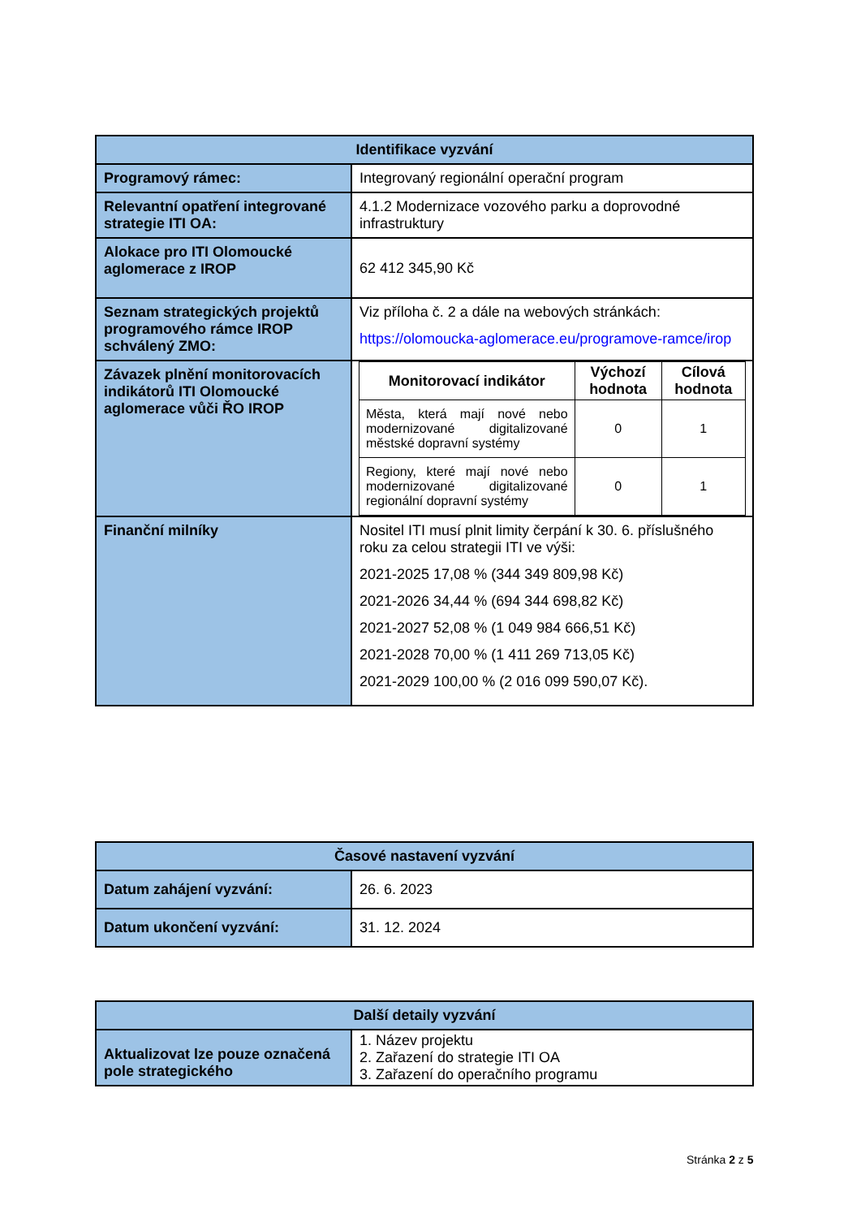| Identifikace vyzvání | |
| --- | --- |
| Programový rámec: | Integrovaný regionální operační program |
| Relevantní opatření integrované strategie ITI OA: | 4.1.2 Modernizace vozového parku a doprovodné infrastruktury |
| Alokace pro ITI Olomoucké aglomerace z IROP | 62 412 345,90 Kč |
| Seznam strategických projektů programového rámce IROP schválený ZMO: | Viz příloha č. 2 a dále na webových stránkách: https://olomoucka-aglomerace.eu/programove-ramce/irop |
| Závazek plnění monitorovacích indikátorů ITI Olomoucké aglomerace vůči ŘO IROP | / Monitorovací indikátor / Výchozí hodnota / Cílová hodnota / / --- / --- / --- / / Města, která mají nové nebo modernizované digitalizované městské dopravní systémy / 0 / 1 / / Regiony, které mají nové nebo modernizované digitalizované regionální dopravní systémy / 0 / 1 / |
| Finanční milníky | Nositel ITI musí plnit limity čerpání k 30. 6. příslušného roku za celou strategii ITI ve výši: 2021-2025 17,08 % (344 349 809,98 Kč) 2021-2026 34,44 % (694 344 698,82 Kč) 2021-2027 52,08 % (1 049 984 666,51 Kč) 2021-2028 70,00 % (1 411 269 713,05 Kč) 2021-2029 100,00 % (2 016 099 590,07 Kč). |
| Časové nastavení vyzvání | |
| --- | --- |
| Datum zahájení vyzvání: | 26. 6. 2023 |
| Datum ukončení vyzvání: | 31. 12. 2024 |
| Další detaily vyzvání | |
| --- | --- |
| Aktualizovat lze pouze označená pole strategického | 1. Název projektu 2. Zařazení do strategie ITI OA 3. Zařazení do operačního programu |
Stránka 2 z 5